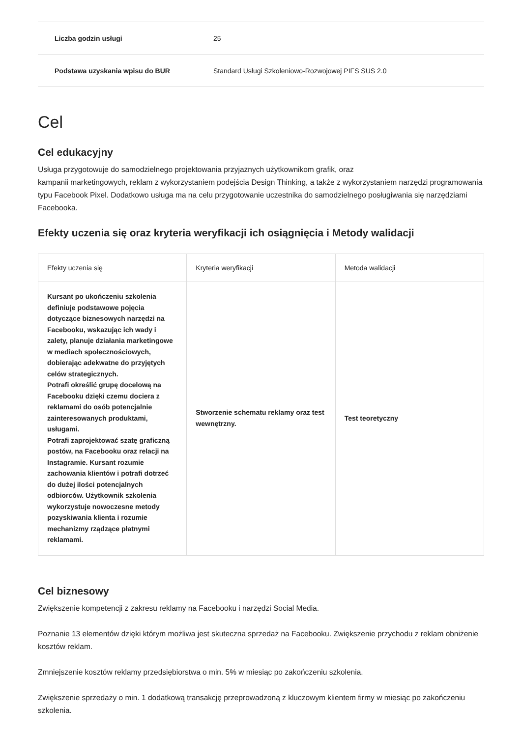| Liczba godzin usługi | 25 |
| Podstawa uzyskania wpisu do BUR | Standard Usługi Szkoleniowo-Rozwojowej PIFS SUS 2.0 |
Cel
Cel edukacyjny
Usługa przygotowuje do samodzielnego projektowania przyjaznych użytkownikom grafik, oraz
kampanii marketingowych, reklam z wykorzystaniem podejścia Design Thinking, a także z wykorzystaniem narzędzi programowania typu Facebook Pixel. Dodatkowo usługa ma na celu przygotowanie uczestnika do samodzielnego posługiwania się narzędziami Facebooka.
Efekty uczenia się oraz kryteria weryfikacji ich osiągnięcia i Metody walidacji
| Efekty uczenia się | Kryteria weryfikacji | Metoda walidacji |
| --- | --- | --- |
| Kursant po ukończeniu szkolenia definiuje podstawowe pojęcia dotyczące biznesowych narzędzi na Facebooku, wskazując ich wady i zalety, planuje działania marketingowe w mediach społecznościowych, dobierając adekwatne do przyjętych celów strategicznych. Potrafi określić grupę docelową na Facebooku dzięki czemu dociera z reklamami do osób potencjalnie zainteresowanych produktami, usługami. Potrafi zaprojektować szatę graficzną postów, na Facebooku oraz relacji na Instagramie. Kursant rozumie zachowania klientów i potrafi dotrzeć do dużej ilości potencjalnych odbiorców. Użytkownik szkolenia wykorzystuje nowoczesne metody pozyskiwania klienta i rozumie mechanizmy rządzące płatnymi reklamami. | Stworzenie schematu reklamy oraz test wewnętrzny. | Test teoretyczny |
Cel biznesowy
Zwiększenie kompetencji z zakresu reklamy na Facebooku i narzędzi Social Media.
Poznanie 13 elementów dzięki którym możliwa jest skuteczna sprzedaż na Facebooku. Zwiększenie przychodu z reklam obniżenie kosztów reklam.
Zmniejszenie kosztów reklamy przedsiębiorstwa o min. 5% w miesiąc po zakończeniu szkolenia.
Zwiększenie sprzedaży o min. 1 dodatkową transakcję przeprowadzoną z kluczowym klientem firmy w miesiąc po zakończeniu szkolenia.